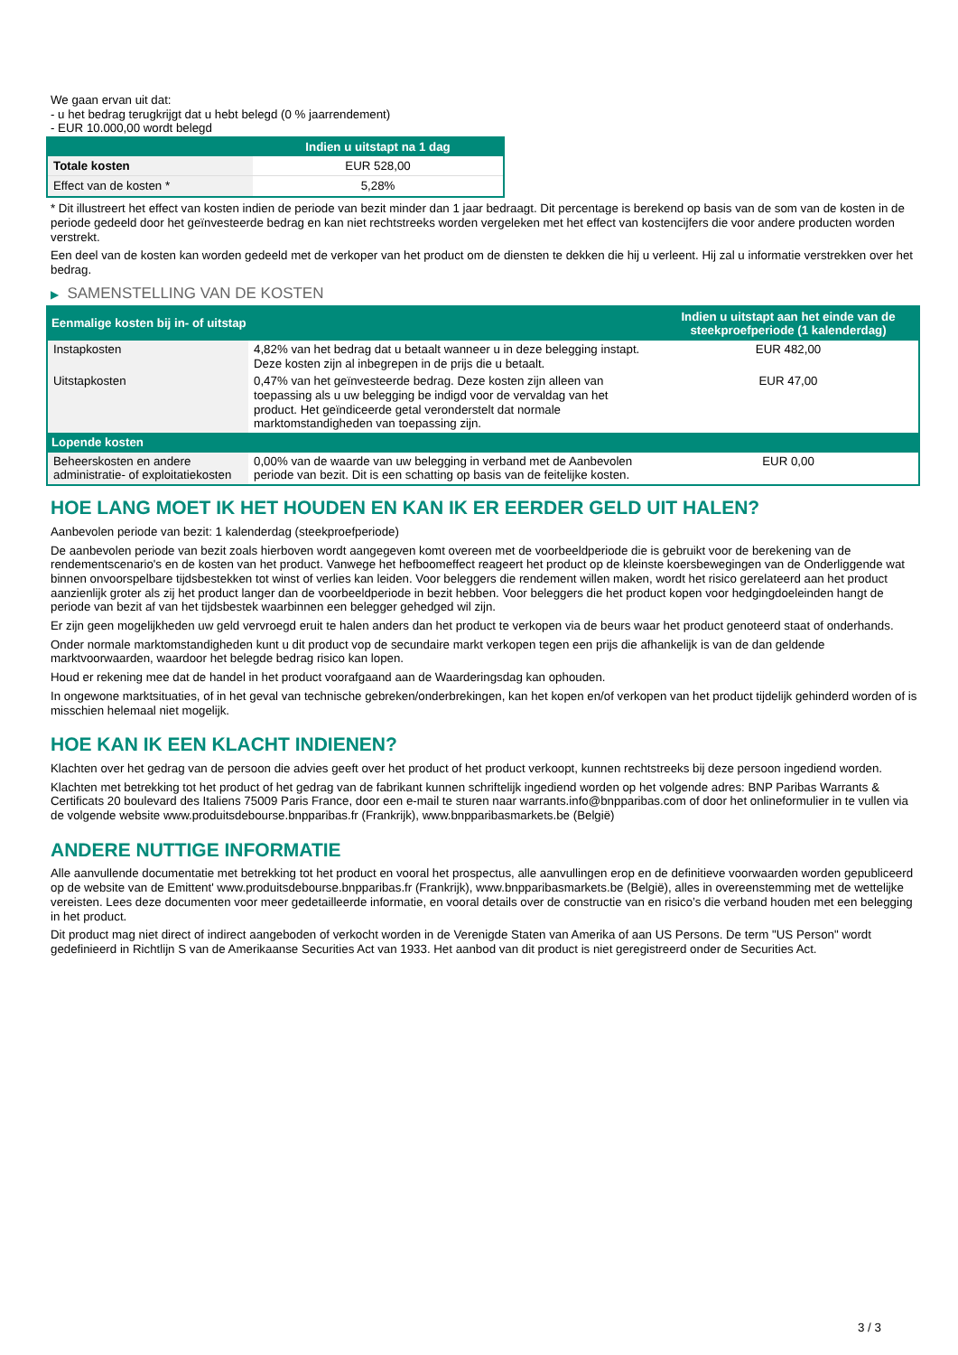We gaan ervan uit dat:
- u het bedrag terugkrijgt dat u hebt belegd (0 % jaarrendement)
- EUR 10.000,00 wordt belegd
| | Indien u uitstapt na 1 dag |
| --- | --- |
| Totale kosten | EUR 528,00 |
| Effect van de kosten * | 5,28% |
* Dit illustreert het effect van kosten indien de periode van bezit minder dan 1 jaar bedraagt. Dit percentage is berekend op basis van de som van de kosten in de periode gedeeld door het geïnvesteerde bedrag en kan niet rechtstreeks worden vergeleken met het effect van kostencijfers die voor andere producten worden verstrekt.
Een deel van de kosten kan worden gedeeld met de verkoper van het product om de diensten te dekken die hij u verleent. Hij zal u informatie verstrekken over het bedrag.
▶ SAMENSTELLING VAN DE KOSTEN
| Eenmalige kosten bij in- of uitstap | | Indien u uitstapt aan het einde van de steekproefperiode (1 kalenderdag) |
| --- | --- | --- |
| Instapkosten | 4,82% van het bedrag dat u betaalt wanneer u in deze belegging instapt. Deze kosten zijn al inbegrepen in de prijs die u betaalt. | EUR 482,00 |
| Uitstapkosten | 0,47% van het geïnvesteerde bedrag. Deze kosten zijn alleen van toepassing als u uw belegging be indigd voor de vervaldag van het product. Het geïndiceerde getal veronderstelt dat normale marktomstandigheden van toepassing zijn. | EUR 47,00 |
| Lopende kosten | | |
| Beheerskosten en andere administratie- of exploitatiekosten | 0,00% van de waarde van uw belegging in verband met de Aanbevolen periode van bezit. Dit is een schatting op basis van de feitelijke kosten. | EUR 0,00 |
HOE LANG MOET IK HET HOUDEN EN KAN IK ER EERDER GELD UIT HALEN?
Aanbevolen periode van bezit: 1 kalenderdag (steekproefperiode)
De aanbevolen periode van bezit zoals hierboven wordt aangegeven komt overeen met de voorbeeldperiode die is gebruikt voor de berekening van de rendementscenario's en de kosten van het product. Vanwege het hefboomeffect reageert het product op de kleinste koersbewegingen van de Onderliggende wat binnen onvoorspelbare tijdsbestekken tot winst of verlies kan leiden. Voor beleggers die rendement willen maken, wordt het risico gerelateerd aan het product aanzienlijk groter als zij het product langer dan de voorbeeldperiode in bezit hebben. Voor beleggers die het product kopen voor hedgingdoeleinden hangt de periode van bezit af van het tijdsbestek waarbinnen een belegger gehedged wil zijn.
Er zijn geen mogelijkheden uw geld vervroegd eruit te halen anders dan het product te verkopen via de beurs waar het product genoteerd staat of onderhands.
Onder normale marktomstandigheden kunt u dit product vop de secundaire markt verkopen tegen een prijs die afhankelijk is van de dan geldende marktvoorwaarden, waardoor het belegde bedrag risico kan lopen.
Houd er rekening mee dat de handel in het product voorafgaand aan de Waarderingsdag kan ophouden.
In ongewone marktsituaties, of in het geval van technische gebreken/onderbrekingen, kan het kopen en/of verkopen van het product tijdelijk gehinderd worden of is misschien helemaal niet mogelijk.
HOE KAN IK EEN KLACHT INDIENEN?
Klachten over het gedrag van de persoon die advies geeft over het product of het product verkoopt, kunnen rechtstreeks bij deze persoon ingediend worden.
Klachten met betrekking tot het product of het gedrag van de fabrikant kunnen schriftelijk ingediend worden op het volgende adres: BNP Paribas Warrants & Certificats 20 boulevard des Italiens 75009 Paris France, door een e-mail te sturen naar warrants.info@bnpparibas.com of door het onlineformulier in te vullen via de volgende website www.produitsdebourse.bnpparibas.fr (Frankrijk), www.bnpparibasmarkets.be (België)
ANDERE NUTTIGE INFORMATIE
Alle aanvullende documentatie met betrekking tot het product en vooral het prospectus, alle aanvullingen erop en de definitieve voorwaarden worden gepubliceerd op de website van de Emittent' www.produitsdebourse.bnpparibas.fr (Frankrijk), www.bnpparibasmarkets.be (België), alles in overeenstemming met de wettelijke vereisten. Lees deze documenten voor meer gedetailleerde informatie, en vooral details over de constructie van en risico’s die verband houden met een belegging in het product.
Dit product mag niet direct of indirect aangeboden of verkocht worden in de Verenigde Staten van Amerika of aan US Persons. De term "US Person" wordt gedefinieerd in Richtlijn S van de Amerikaanse Securities Act van 1933. Het aanbod van dit product is niet geregistreerd onder de Securities Act.
3 / 3